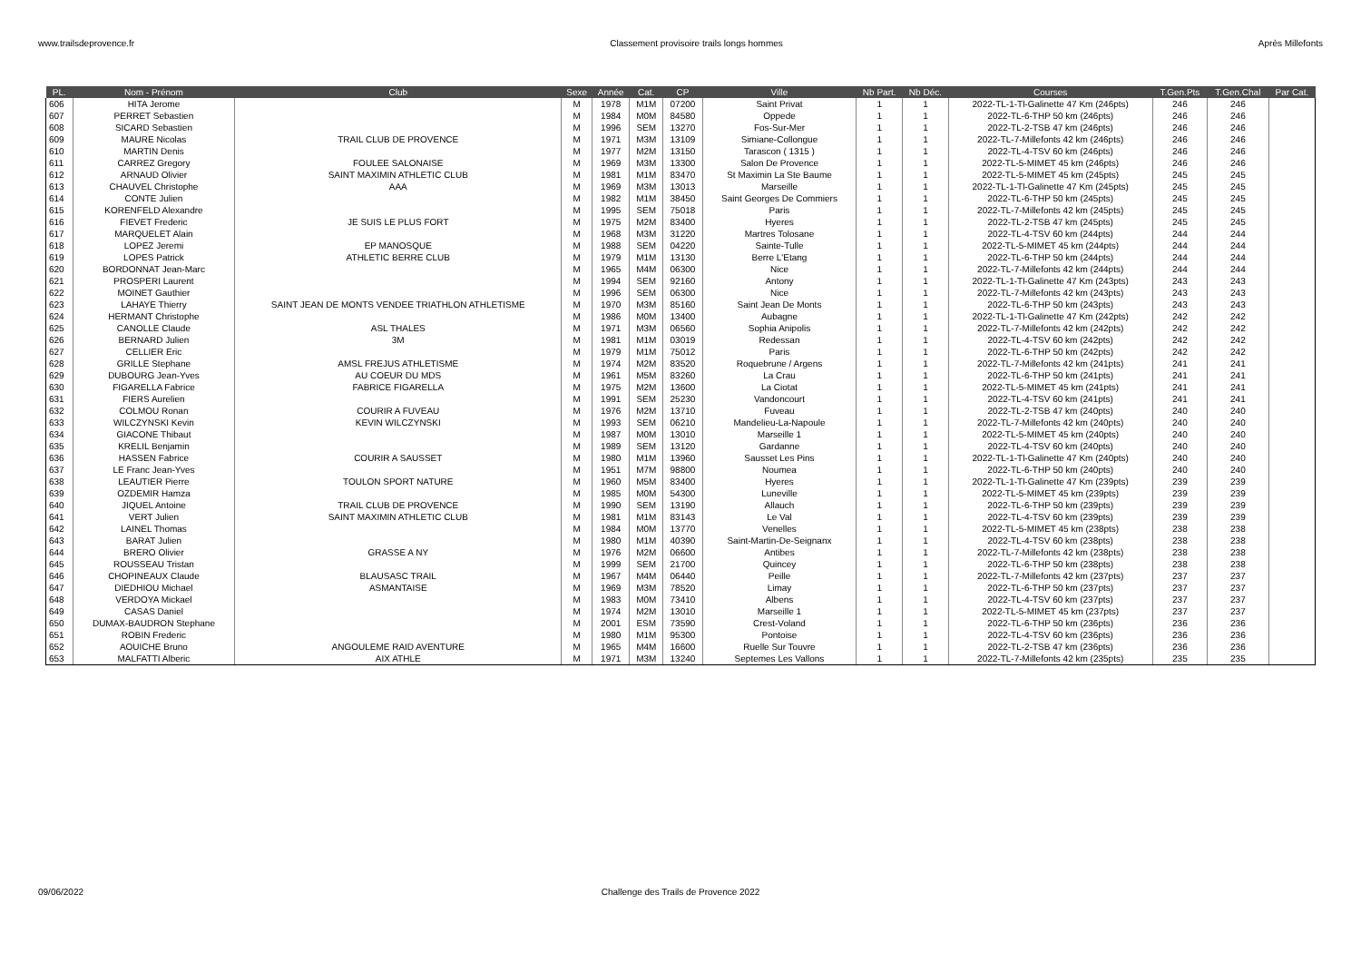www.trailsdeprovence.fr Classement provisoire trails longs hommes Après Millefonts
| PL. | Nom - Prénom | Club | Sexe | Année | Cat. | CP | Ville | Nb Part. | Nb Déc. | Courses | T.Gen.Pts | T.Gen.Chal | Par Cat. |
| --- | --- | --- | --- | --- | --- | --- | --- | --- | --- | --- | --- | --- | --- |
| 606 | HITA Jerome | | M | 1978 | M1M | 07200 | Saint Privat | 1 | 1 | 2022-TL-1-Tl-Galinette 47 Km (246pts) | 246 | 246 | |
| 607 | PERRET Sebastien | | M | 1984 | M0M | 84580 | Oppede | 1 | 1 | 2022-TL-6-THP 50 km (246pts) | 246 | 246 | |
| 608 | SICARD Sebastien | | M | 1996 | SEM | 13270 | Fos-Sur-Mer | 1 | 1 | 2022-TL-2-TSB 47 km (246pts) | 246 | 246 | |
| 609 | MAURE Nicolas | TRAIL CLUB DE PROVENCE | M | 1971 | M3M | 13109 | Simiane-Collongue | 1 | 1 | 2022-TL-7-Millefonts 42 km (246pts) | 246 | 246 | |
| 610 | MARTIN Denis | | M | 1977 | M2M | 13150 | Tarascon ( 1315 ) | 1 | 1 | 2022-TL-4-TSV 60 km (246pts) | 246 | 246 | |
| 611 | CARREZ Gregory | FOULEE SALONAISE | M | 1969 | M3M | 13300 | Salon De Provence | 1 | 1 | 2022-TL-5-MIMET 45 km (246pts) | 246 | 246 | |
| 612 | ARNAUD Olivier | SAINT MAXIMIN ATHLETIC CLUB | M | 1981 | M1M | 83470 | St Maximin La Ste Baume | 1 | 1 | 2022-TL-5-MIMET 45 km (245pts) | 245 | 245 | |
| 613 | CHAUVEL Christophe | AAA | M | 1969 | M3M | 13013 | Marseille | 1 | 1 | 2022-TL-1-Tl-Galinette 47 Km (245pts) | 245 | 245 | |
| 614 | CONTE Julien | | M | 1982 | M1M | 38450 | Saint Georges De Commiers | 1 | 1 | 2022-TL-6-THP 50 km (245pts) | 245 | 245 | |
| 615 | KORENFELD Alexandre | | M | 1995 | SEM | 75018 | Paris | 1 | 1 | 2022-TL-7-Millefonts 42 km (245pts) | 245 | 245 | |
| 616 | FIEVET Frederic | JE SUIS LE PLUS FORT | M | 1975 | M2M | 83400 | Hyeres | 1 | 1 | 2022-TL-2-TSB 47 km (245pts) | 245 | 245 | |
| 617 | MARQUELET Alain | | M | 1968 | M3M | 31220 | Martres Tolosane | 1 | 1 | 2022-TL-4-TSV 60 km (244pts) | 244 | 244 | |
| 618 | LOPEZ Jeremi | EP MANOSQUE | M | 1988 | SEM | 04220 | Sainte-Tulle | 1 | 1 | 2022-TL-5-MIMET 45 km (244pts) | 244 | 244 | |
| 619 | LOPES Patrick | ATHLETIC BERRE CLUB | M | 1979 | M1M | 13130 | Berre L'Etang | 1 | 1 | 2022-TL-6-THP 50 km (244pts) | 244 | 244 | |
| 620 | BORDONNAT Jean-Marc | | M | 1965 | M4M | 06300 | Nice | 1 | 1 | 2022-TL-7-Millefonts 42 km (244pts) | 244 | 244 | |
| 621 | PROSPERI Laurent | | M | 1994 | SEM | 92160 | Antony | 1 | 1 | 2022-TL-1-Tl-Galinette 47 Km (243pts) | 243 | 243 | |
| 622 | MOINET Gauthier | | M | 1996 | SEM | 06300 | Nice | 1 | 1 | 2022-TL-7-Millefonts 42 km (243pts) | 243 | 243 | |
| 623 | LAHAYE Thierry | SAINT JEAN DE MONTS VENDEE TRIATHLON ATHLETISME | M | 1970 | M3M | 85160 | Saint Jean De Monts | 1 | 1 | 2022-TL-6-THP 50 km (243pts) | 243 | 243 | |
| 624 | HERMANT Christophe | | M | 1986 | M0M | 13400 | Aubagne | 1 | 1 | 2022-TL-1-Tl-Galinette 47 Km (242pts) | 242 | 242 | |
| 625 | CANOLLE Claude | ASL THALES | M | 1971 | M3M | 06560 | Sophia Anipolis | 1 | 1 | 2022-TL-7-Millefonts 42 km (242pts) | 242 | 242 | |
| 626 | BERNARD Julien | 3M | M | 1981 | M1M | 03019 | Redessan | 1 | 1 | 2022-TL-4-TSV 60 km (242pts) | 242 | 242 | |
| 627 | CELLIER Eric | | M | 1979 | M1M | 75012 | Paris | 1 | 1 | 2022-TL-6-THP 50 km (242pts) | 242 | 242 | |
| 628 | GRILLE Stephane | AMSL FREJUS ATHLETISME | M | 1974 | M2M | 83520 | Roquebrune / Argens | 1 | 1 | 2022-TL-7-Millefonts 42 km (241pts) | 241 | 241 | |
| 629 | DUBOURG Jean-Yves | AU COEUR DU MDS | M | 1961 | M5M | 83260 | La Crau | 1 | 1 | 2022-TL-6-THP 50 km (241pts) | 241 | 241 | |
| 630 | FIGARELLA Fabrice | FABRICE FIGARELLA | M | 1975 | M2M | 13600 | La Ciotat | 1 | 1 | 2022-TL-5-MIMET 45 km (241pts) | 241 | 241 | |
| 631 | FIERS Aurelien | | M | 1991 | SEM | 25230 | Vandoncourt | 1 | 1 | 2022-TL-4-TSV 60 km (241pts) | 241 | 241 | |
| 632 | COLMOU Ronan | COURIR A FUVEAU | M | 1976 | M2M | 13710 | Fuveau | 1 | 1 | 2022-TL-2-TSB 47 km (240pts) | 240 | 240 | |
| 633 | WILCZYNSKI Kevin | KEVIN WILCZYNSKI | M | 1993 | SEM | 06210 | Mandelieu-La-Napoule | 1 | 1 | 2022-TL-7-Millefonts 42 km (240pts) | 240 | 240 | |
| 634 | GIACONE Thibaut | | M | 1987 | M0M | 13010 | Marseille 1 | 1 | 1 | 2022-TL-5-MIMET 45 km (240pts) | 240 | 240 | |
| 635 | KRELIL Benjamin | | M | 1989 | SEM | 13120 | Gardanne | 1 | 1 | 2022-TL-4-TSV 60 km (240pts) | 240 | 240 | |
| 636 | HASSEN Fabrice | COURIR A SAUSSET | M | 1980 | M1M | 13960 | Sausset Les Pins | 1 | 1 | 2022-TL-1-Tl-Galinette 47 Km (240pts) | 240 | 240 | |
| 637 | LE Franc Jean-Yves | | M | 1951 | M7M | 98800 | Noumea | 1 | 1 | 2022-TL-6-THP 50 km (240pts) | 240 | 240 | |
| 638 | LEAUTIER Pierre | TOULON SPORT NATURE | M | 1960 | M5M | 83400 | Hyeres | 1 | 1 | 2022-TL-1-Tl-Galinette 47 Km (239pts) | 239 | 239 | |
| 639 | OZDEMIR Hamza | | M | 1985 | M0M | 54300 | Luneville | 1 | 1 | 2022-TL-5-MIMET 45 km (239pts) | 239 | 239 | |
| 640 | JIQUEL Antoine | TRAIL CLUB DE PROVENCE | M | 1990 | SEM | 13190 | Allauch | 1 | 1 | 2022-TL-6-THP 50 km (239pts) | 239 | 239 | |
| 641 | VERT Julien | SAINT MAXIMIN ATHLETIC CLUB | M | 1981 | M1M | 83143 | Le Val | 1 | 1 | 2022-TL-4-TSV 60 km (239pts) | 239 | 239 | |
| 642 | LAINEL Thomas | | M | 1984 | M0M | 13770 | Venelles | 1 | 1 | 2022-TL-5-MIMET 45 km (238pts) | 238 | 238 | |
| 643 | BARAT Julien | | M | 1980 | M1M | 40390 | Saint-Martin-De-Seignanx | 1 | 1 | 2022-TL-4-TSV 60 km (238pts) | 238 | 238 | |
| 644 | BRERO Olivier | GRASSE A NY | M | 1976 | M2M | 06600 | Antibes | 1 | 1 | 2022-TL-7-Millefonts 42 km (238pts) | 238 | 238 | |
| 645 | ROUSSEAU Tristan | | M | 1999 | SEM | 21700 | Quincey | 1 | 1 | 2022-TL-6-THP 50 km (238pts) | 238 | 238 | |
| 646 | CHOPINEAUX Claude | BLAUSASC TRAIL | M | 1967 | M4M | 06440 | Peille | 1 | 1 | 2022-TL-7-Millefonts 42 km (237pts) | 237 | 237 | |
| 647 | DIEDHIOU Michael | ASMANTAISE | M | 1969 | M3M | 78520 | Limay | 1 | 1 | 2022-TL-6-THP 50 km (237pts) | 237 | 237 | |
| 648 | VERDOYA Mickael | | M | 1983 | M0M | 73410 | Albens | 1 | 1 | 2022-TL-4-TSV 60 km (237pts) | 237 | 237 | |
| 649 | CASAS Daniel | | M | 1974 | M2M | 13010 | Marseille 1 | 1 | 1 | 2022-TL-5-MIMET 45 km (237pts) | 237 | 237 | |
| 650 | DUMAX-BAUDRON Stephane | | M | 2001 | ESM | 73590 | Crest-Voland | 1 | 1 | 2022-TL-6-THP 50 km (236pts) | 236 | 236 | |
| 651 | ROBIN Frederic | | M | 1980 | M1M | 95300 | Pontoise | 1 | 1 | 2022-TL-4-TSV 60 km (236pts) | 236 | 236 | |
| 652 | AOUICHE Bruno | ANGOULEME RAID AVENTURE | M | 1965 | M4M | 16600 | Ruelle Sur Touvre | 1 | 1 | 2022-TL-2-TSB 47 km (236pts) | 236 | 236 | |
| 653 | MALFATTI Alberic | AIX ATHLE | M | 1971 | M3M | 13240 | Septemes Les Vallons | 1 | 1 | 2022-TL-7-Millefonts 42 km (235pts) | 235 | 235 | |
09/06/2022 Challenge des Trails de Provence 2022